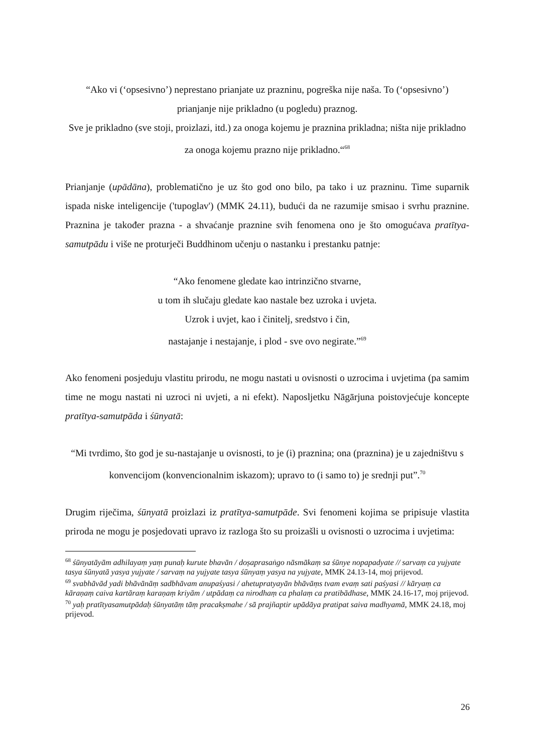“Ako vi (‘opsesivno’) neprestano prianjate uz prazninu, pogreška nije naša. To (‘opsesivno’) prianjanje nije prikladno (u pogledu) praznog.
Sve je prikladno (sve stoji, proizlazi, itd.) za onoga kojemu je praznina prikladna; ništa nije prikladno za onoga kojemu prazno nije prikladno.“<sup>68</sup>
Prianjanje (upādāna), problematično je uz što god ono bilo, pa tako i uz prazninu. Time suparnik ispada niske inteligencije ('tupoglav') (MMK 24.11), budući da ne razumije smisao i svrhu praznine. Praznina je također prazna - a shvaćanje praznine svih fenomena ono je što omogućava pratītya-samutpādu i više ne proturječi Buddhinom učenju o nastanku i prestanku patnje:
“Ako fenomene gledate kao intrinzično stvarne,
u tom ih slučaju gledate kao nastale bez uzroka i uvjeta.
Uzrok i uvjet, kao i činitelj, sredstvo i čin,
nastajanje i nestajanje, i plod - sve ovo negirate.”<sup>69</sup>
Ako fenomeni posjeduju vlastitu prirodu, ne mogu nastati u ovisnosti o uzrocima i uvjetima (pa samim time ne mogu nastati ni uzroci ni uvjeti, a ni efekt). Naposljetku Nāgārjuna poistovjećuje koncepte pratītya-samutpāda i śūnyatā:
“Mi tvrdimo, što god je su-nastajanje u ovisnosti, to je (i) praznina; ona (praznina) je u zajedništvu s konvencijom (konvencionalnim iskazom); upravo to (i samo to) je srednji put”.<sup>70</sup>
Drugim riječima, śūnyatā proizlazi iz pratītya-samutpāde. Svi fenomeni kojima se pripisuje vlastita priroda ne mogu je posjedovati upravo iz razloga što su proizašli u ovisnosti o uzrocima i uvjetima:
<sup>68</sup> śūnyatāyām adhilayaṃ yaṃ punaḥ kurute bhavān / doṣaprasaṅgo nāsmākaṃ sa śūnye nopapadyate // sarvaṃ ca yujyate tasya śūnyatā yasya yujyate / sarvaṃ na yujyate tasya śūnyaṃ yasya na yujyate, MMK 24.13-14, moj prijevod.
<sup>69</sup> svabhāvād yadi bhāvānāṃ sadbhāvam anupaśyasi / ahetupratyayān bhāvāṃs tvam evaṃ sati paśyasi // kāryaṃ ca kāraṇaṃ caiva kartāraṃ karaṇaṃ kriyām / utpādaṃ ca nirodhaṃ ca phalaṃ ca pratibādhase, MMK 24.16-17, moj prijevod.
<sup>70</sup> yaḥ pratītyasamutpādaḥ śūnyatāṃ tāṃ pracakṣmahe / sā prajñaptir upādāya pratipat saiva madhyamā, MMK 24.18, moj prijevod.
26